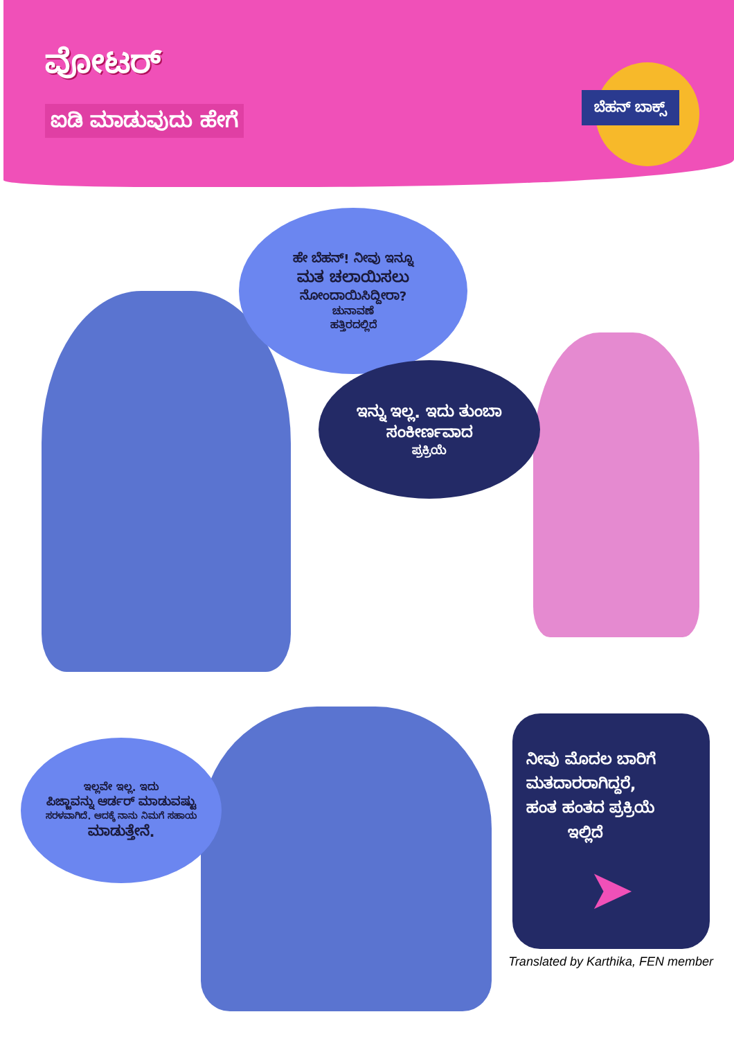ವೋಟರ್
ಐಡಿ ಮಾಡುವುದು ಹೇಗೆ
ಬೆಹನ್ ಬಾಕ್ಸ್
ಹೇ ಬೆಹನ್! ನೀವು ಇನ್ನೂ
ಮತ ಚಲಾಯಿಸಲು
ನೋಂದಾಯಿಸಿದ್ದೀರಾ?
ಚುನಾವಣೆ
ಹತ್ತಿರದಲ್ಲಿದೆ
ಇನ್ನು ಇಲ್ಲ. ಇದು ತುಂಬಾ
ಸಂಕೀರ್ಣವಾದ
ಪ್ರಕ್ರಿಯೆ
ಇಲ್ಲವೇ ಇಲ್ಲ. ಇದು
ಪಿಜ್ಜಾವನ್ನು ಆರ್ಡರ್ ಮಾಡುವಷ್ಟು
ಸರಳವಾಗಿದೆ. ಆದಕ್ಕೆ ನಾನು ನಿಮಗೆ ಸಹಾಯ
ಮಾಡುತ್ತೇನೆ.
ನೀವು ಮೊದಲ ಬಾರಿಗೆ
ಮತದಾರರಾಗಿದ್ದರೆ,
ಹಂತ ಹಂತದ ಪ್ರಕ್ರಿಯೆ
ಇಲ್ಲಿದೆ
➤
Translated by Karthika, FEN member